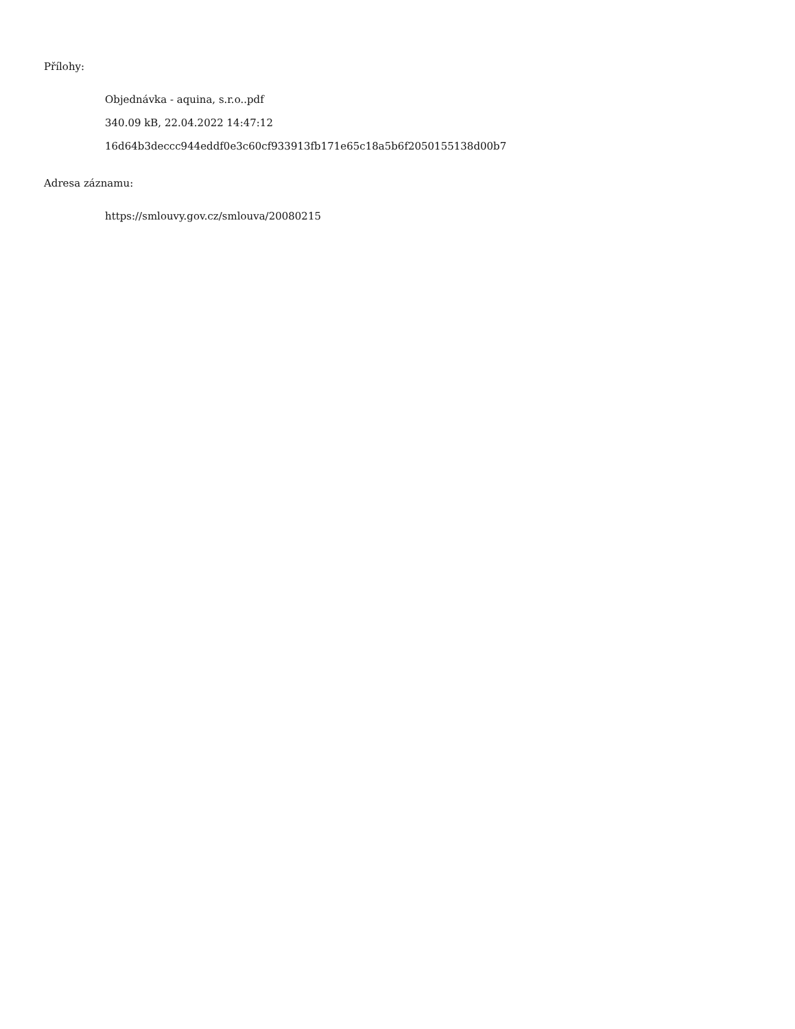Přílohy:
Objednávka - aquina, s.r.o..pdf
340.09 kB, 22.04.2022 14:47:12
16d64b3deccc944eddf0e3c60cf933913fb171e65c18a5b6f2050155138d00b7
Adresa záznamu:
https://smlouvy.gov.cz/smlouva/20080215